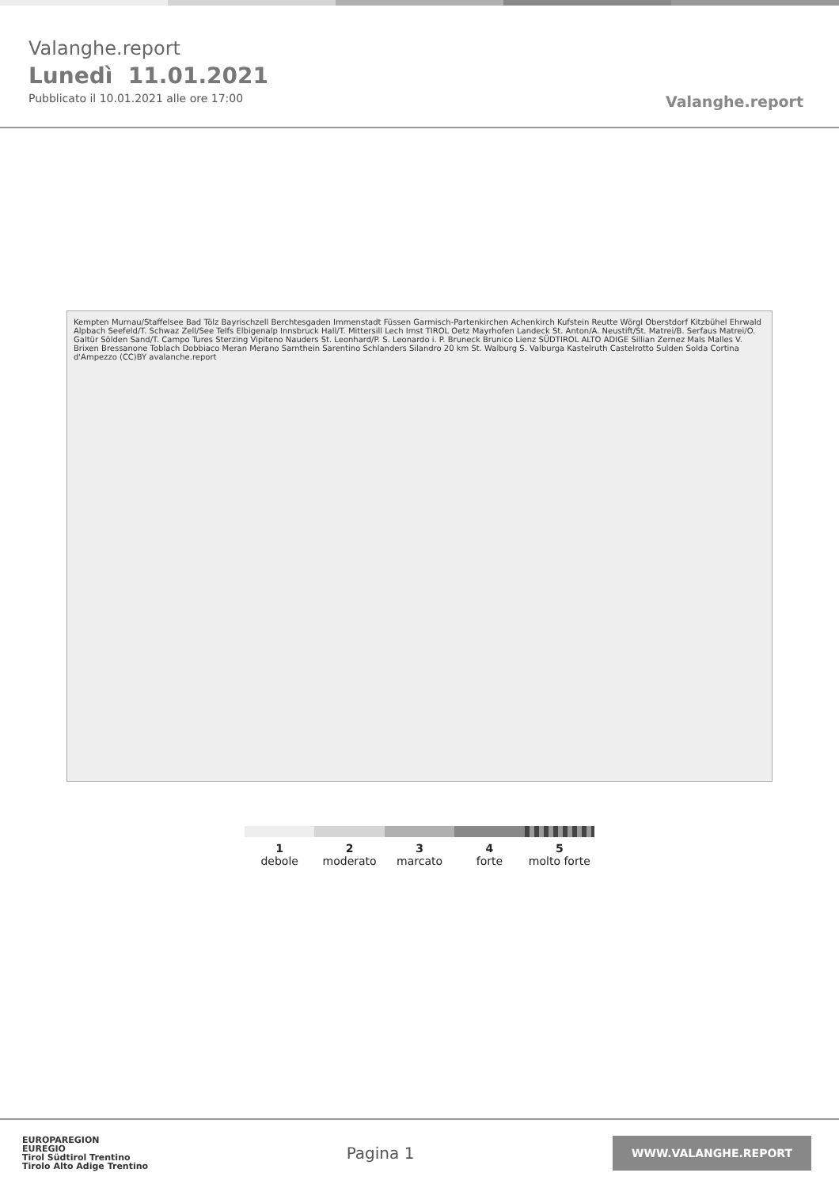Valanghe.report
Lunedì 11.01.2021
Pubblicato il 10.01.2021 alle ore 17:00
Valanghe.report
Kempten Murnau/Staffelsee Bad Tölz Bayrischzell Berchtesgaden Immenstadt Füssen Garmisch-Partenkirchen Achenkirch Kufstein Reutte Wörgl Oberstdorf Kitzbühel Ehrwald Alpbach Seefeld/T. Schwaz Zell/See Telfs Elbigenalp Innsbruck Hall/T. Mittersill Lech Imst TIROL Oetz Mayrhofen Landeck St. Anton/A. Neustift/St. Matrei/B. Serfaus Matrei/O. Galtür Sölden Sand/T. Campo Tures Sterzing Vipiteno Nauders St. Leonhard/P. S. Leonardo i. P. Bruneck Brunico Lienz SÜDTIROL ALTO ADIGE Sillian Zernez Mals Malles V. Brixen Bressanone Toblach Dobbiaco Meran Merano Sarnthein Sarentino Schlanders Silandro 20 km St. Walburg S. Valburga Kastelruth Castelrotto Sulden Solda Cortina d'Ampezzo (CC)BY avalanche.report
1
debole
2
moderato
3
marcato
4
forte
5
molto forte
EUROPAREGION
EUREGIO
Tirol Südtirol Trentino
Tirolo Alto Adige Trentino
Pagina 1
WWW.VALANGHE.REPORT